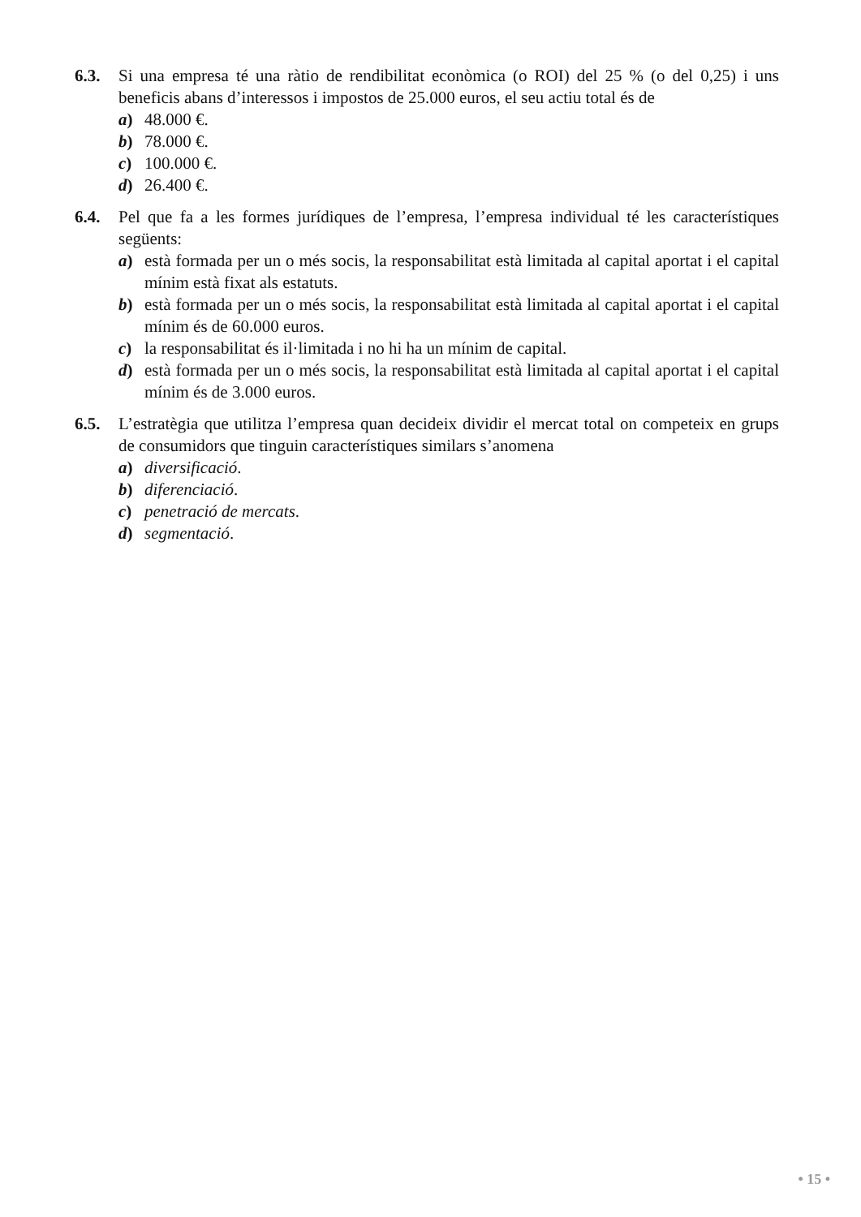6.3. Si una empresa té una ràtio de rendibilitat econòmica (o ROI) del 25 % (o del 0,25) i uns beneficis abans d’interessos i impostos de 25.000 euros, el seu actiu total és de
a) 48.000 €.
b) 78.000 €.
c) 100.000 €.
d) 26.400 €.
6.4. Pel que fa a les formes jurídiques de l’empresa, l’empresa individual té les característiques següents:
a) està formada per un o més socis, la responsabilitat està limitada al capital aportat i el capital mínim està fixat als estatuts.
b) està formada per un o més socis, la responsabilitat està limitada al capital aportat i el capital mínim és de 60.000 euros.
c) la responsabilitat és il·limitada i no hi ha un mínim de capital.
d) està formada per un o més socis, la responsabilitat està limitada al capital aportat i el capital mínim és de 3.000 euros.
6.5. L’estratègia que utilitza l’empresa quan decideix dividir el mercat total on competeix en grups de consumidors que tinguin característiques similars s’anomena
a) diversificació.
b) diferenciació.
c) penetració de mercats.
d) segmentació.
• 15 •